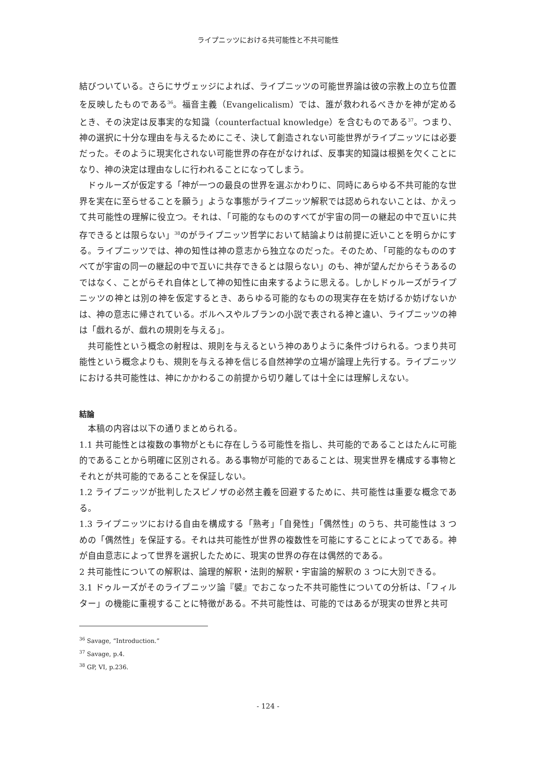ライプニッツにおける共可能性と不共可能性
結びついている。さらにサヴェッジによれば、ライプニッツの可能世界論は彼の宗教上の立ち位置を反映したものである<sup>36</sup>。福音主義（Evangelicalism）では、誰が救われるべきかを神が定めるとき、その決定は反事実的な知識（counterfactual knowledge）を含むものである<sup>37</sup>。つまり、神の選択に十分な理由を与えるためにこそ、決して創造されない可能世界がライプニッツには必要だった。そのように現実化されない可能世界の存在がなければ、反事実的知識は根拠を欠くことになり、神の決定は理由なしに行われることになってしまう。
ドゥルーズが仮定する「神が一つの最良の世界を選ぶかわりに、同時にあらゆる不共可能的な世界を実在に至らせることを願う」ような事態がライプニッツ解釈では認められないことは、かえって共可能性の理解に役立つ。それは、「可能的なもののすべてが宇宙の同一の継起の中で互いに共存できるとは限らない」<sup>38</sup>のがライプニッツ哲学において結論よりは前提に近いことを明らかにする。ライプニッツでは、神の知性は神の意志から独立なのだった。そのため、「可能的なもののすべてが宇宙の同一の継起の中で互いに共存できるとは限らない」のも、神が望んだからそうあるのではなく、ことがらそれ自体として神の知性に由来するように思える。しかしドゥルーズがライプニッツの神とは別の神を仮定するとき、あらゆる可能的なものの現実存在を妨げるか妨げないかは、神の意志に帰されている。ボルヘスやルブランの小説で表される神と違い、ライプニッツの神は「戯れるが、戯れの規則を与える」。
共可能性という概念の射程は、規則を与えるという神のありように条件づけられる。つまり共可能性という概念よりも、規則を与える神を信じる自然神学の立場が論理上先行する。ライプニッツにおける共可能性は、神にかかわるこの前提から切り離しては十全には理解しえない。
結論
本稿の内容は以下の通りまとめられる。
1.1 共可能性とは複数の事物がともに存在しうる可能性を指し、共可能的であることはたんに可能的であることから明確に区別される。ある事物が可能的であることは、現実世界を構成する事物とそれとが共可能的であることを保証しない。
1.2 ライプニッツが批判したスピノザの必然主義を回避するために、共可能性は重要な概念である。
1.3 ライプニッツにおける自由を構成する「熟考」「自発性」「偶然性」のうち、共可能性は 3 つめの「偶然性」を保証する。それは共可能性が世界の複数性を可能にすることによってである。神が自由意志によって世界を選択したために、現実の世界の存在は偶然的である。
2 共可能性についての解釈は、論理的解釈・法則的解釈・宇宙論的解釈の 3 つに大別できる。
3.1 ドゥルーズがそのライプニッツ論『襞』でおこなった不共可能性についての分析は、「フィルター」の機能に重視することに特徴がある。不共可能性は、可能的ではあるが現実の世界と共可
<sup>36</sup> Savage, “Introduction.”
<sup>37</sup> Savage, p.4.
<sup>38</sup> GP, VI, p.236.
- 124 -